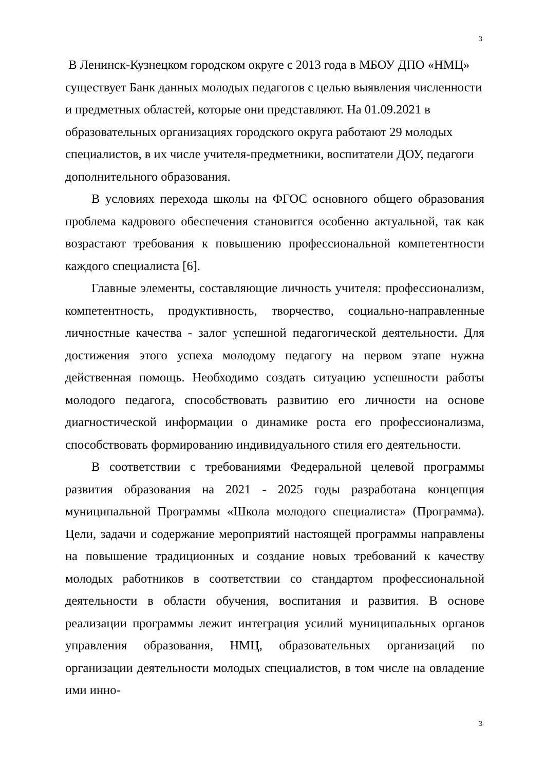3
В Ленинск-Кузнецком городском округе с 2013 года в МБОУ ДПО «НМЦ» существует Банк данных молодых педагогов с целью выявления численности и предметных областей, которые они представляют. На 01.09.2021 в образовательных организациях городского округа работают 29 молодых специалистов, в их числе учителя-предметники, воспитатели ДОУ, педагоги дополнительного образования.
В условиях перехода школы на ФГОС основного общего образования проблема кадрового обеспечения становится особенно актуальной, так как возрастают требования к повышению профессиональной компетентности каждого специалиста [6].
Главные элементы, составляющие личность учителя: профессионализм, компетентность, продуктивность, творчество, социально-направленные личностные качества - залог успешной педагогической деятельности. Для достижения этого успеха молодому педагогу на первом этапе нужна действенная помощь. Необходимо создать ситуацию успешности работы молодого педагога, способствовать развитию его личности на основе диагностической информации о динамике роста его профессионализма, способствовать формированию индивидуального стиля его деятельности.
В соответствии с требованиями Федеральной целевой программы развития образования на 2021 - 2025 годы разработана концепция муниципальной Программы «Школа молодого специалиста» (Программа). Цели, задачи и содержание мероприятий настоящей программы направлены на повышение традиционных и создание новых требований к качеству молодых работников в соответствии со стандартом профессиональной деятельности в области обучения, воспитания и развития. В основе реализации программы лежит интеграция усилий муниципальных органов управления образования, НМЦ, образовательных организаций по организации деятельности молодых специалистов, в том числе на овладение ими инно-
3